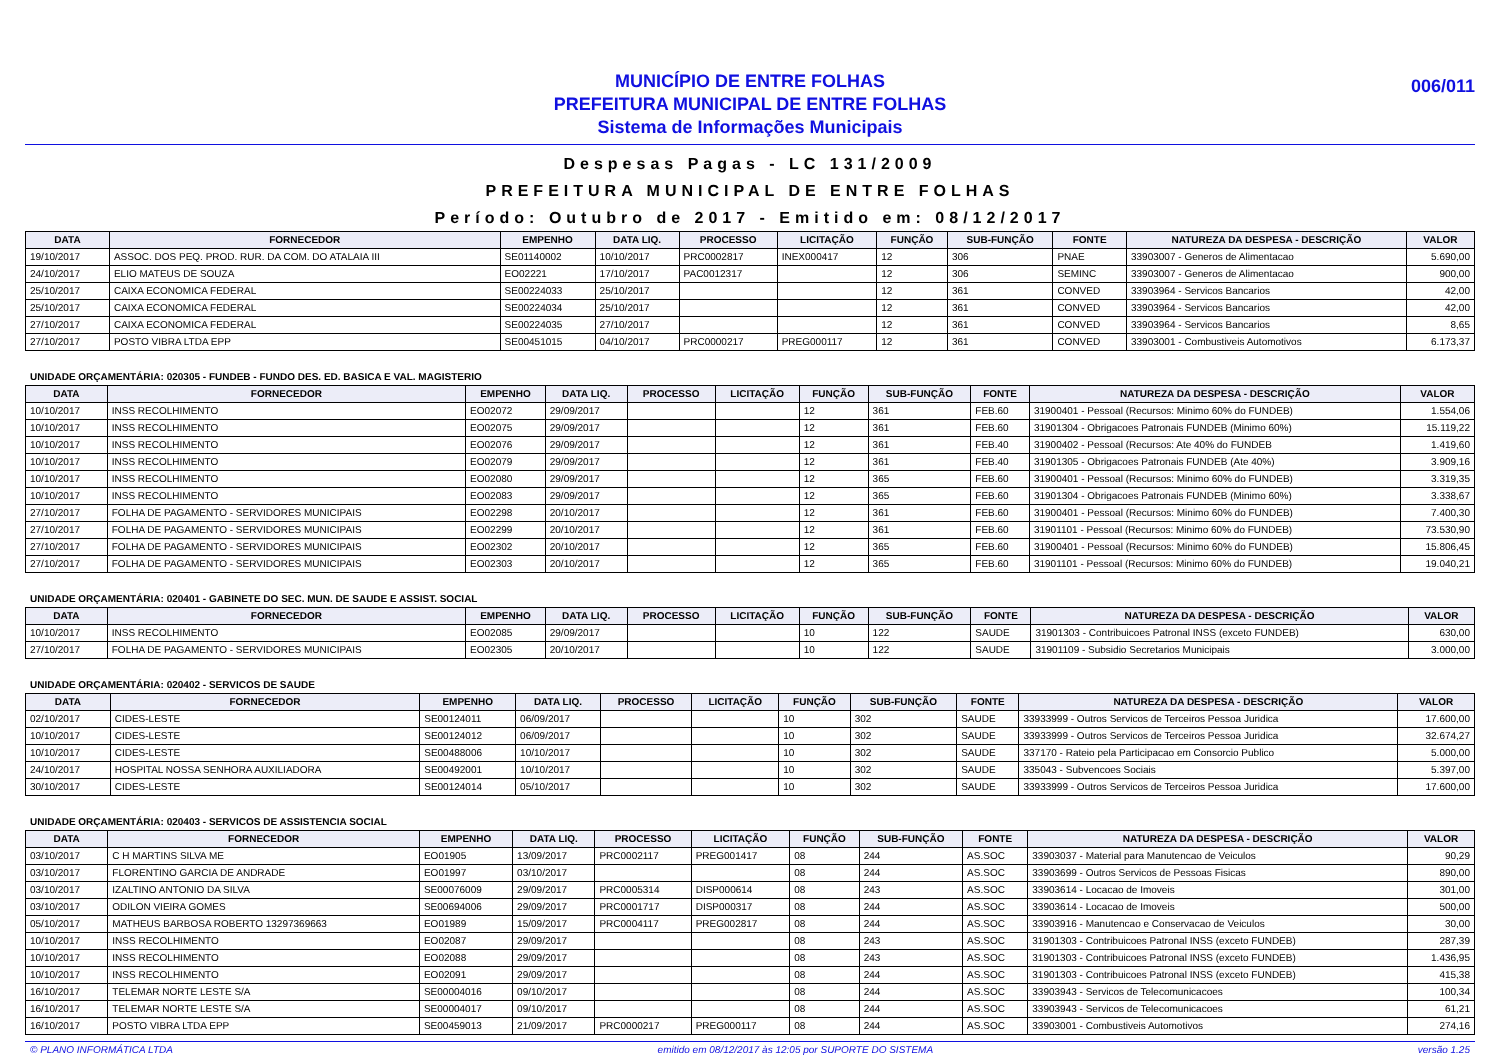MUNICÍPIO DE ENTRE FOLHAS
PREFEITURA MUNICIPAL DE ENTRE FOLHAS
Sistema de Informações Municipais
006/011
Despesas Pagas - LC 131/2009
PREFEITURA MUNICIPAL DE ENTRE FOLHAS
Período: Outubro de 2017 - Emitido em: 08/12/2017
| DATA | FORNECEDOR | EMPENHO | DATA LIQ. | PROCESSO | LICITAÇÃO | FUNÇÃO | SUB-FUNÇÃO | FONTE | NATUREZA DA DESPESA - DESCRIÇÃO | VALOR |
| --- | --- | --- | --- | --- | --- | --- | --- | --- | --- | --- |
| 19/10/2017 | ASSOC. DOS PEQ. PROD. RUR. DA COM. DO ATALAIA III | SE01140002 | 10/10/2017 | PRC0002817 | INEX000417 | 12 | 306 | PNAE | 33903007 - Generos de Alimentacao | 5.690,00 |
| 24/10/2017 | ELIO MATEUS DE SOUZA | EO02221 | 17/10/2017 | PAC0012317 | | 12 | 306 | SEMINC | 33903007 - Generos de Alimentacao | 900,00 |
| 25/10/2017 | CAIXA ECONOMICA FEDERAL | SE00224033 | 25/10/2017 | | | 12 | 361 | CONVED | 33903964 - Servicos Bancarios | 42,00 |
| 25/10/2017 | CAIXA ECONOMICA FEDERAL | SE00224034 | 25/10/2017 | | | 12 | 361 | CONVED | 33903964 - Servicos Bancarios | 42,00 |
| 27/10/2017 | CAIXA ECONOMICA FEDERAL | SE00224035 | 27/10/2017 | | | 12 | 361 | CONVED | 33903964 - Servicos Bancarios | 8,65 |
| 27/10/2017 | POSTO VIBRA LTDA EPP | SE00451015 | 04/10/2017 | PRC0000217 | PREG000117 | 12 | 361 | CONVED | 33903001 - Combustiveis Automotivos | 6.173,37 |
UNIDADE ORÇAMENTÁRIA: 020305 - FUNDEB - FUNDO DES. ED. BASICA E VAL. MAGISTERIO
| DATA | FORNECEDOR | EMPENHO | DATA LIQ. | PROCESSO | LICITAÇÃO | FUNÇÃO | SUB-FUNÇÃO | FONTE | NATUREZA DA DESPESA - DESCRIÇÃO | VALOR |
| --- | --- | --- | --- | --- | --- | --- | --- | --- | --- | --- |
| 10/10/2017 | INSS RECOLHIMENTO | EO02072 | 29/09/2017 | | | 12 | 361 | FEB.60 | 31900401 - Pessoal (Recursos: Minimo 60% do FUNDEB) | 1.554,06 |
| 10/10/2017 | INSS RECOLHIMENTO | EO02075 | 29/09/2017 | | | 12 | 361 | FEB.60 | 31901304 - Obrigacoes Patronais FUNDEB (Minimo 60%) | 15.119,22 |
| 10/10/2017 | INSS RECOLHIMENTO | EO02076 | 29/09/2017 | | | 12 | 361 | FEB.40 | 31900402 - Pessoal (Recursos: Ate 40% do FUNDEB | 1.419,60 |
| 10/10/2017 | INSS RECOLHIMENTO | EO02079 | 29/09/2017 | | | 12 | 361 | FEB.40 | 31901305 - Obrigacoes Patronais FUNDEB (Ate 40%) | 3.909,16 |
| 10/10/2017 | INSS RECOLHIMENTO | EO02080 | 29/09/2017 | | | 12 | 365 | FEB.60 | 31900401 - Pessoal (Recursos: Minimo 60% do FUNDEB) | 3.319,35 |
| 10/10/2017 | INSS RECOLHIMENTO | EO02083 | 29/09/2017 | | | 12 | 365 | FEB.60 | 31901304 - Obrigacoes Patronais FUNDEB (Minimo 60%) | 3.338,67 |
| 27/10/2017 | FOLHA DE PAGAMENTO - SERVIDORES MUNICIPAIS | EO02298 | 20/10/2017 | | | 12 | 361 | FEB.60 | 31900401 - Pessoal (Recursos: Minimo 60% do FUNDEB) | 7.400,30 |
| 27/10/2017 | FOLHA DE PAGAMENTO - SERVIDORES MUNICIPAIS | EO02299 | 20/10/2017 | | | 12 | 361 | FEB.60 | 31901101 - Pessoal (Recursos: Minimo 60% do FUNDEB) | 73.530,90 |
| 27/10/2017 | FOLHA DE PAGAMENTO - SERVIDORES MUNICIPAIS | EO02302 | 20/10/2017 | | | 12 | 365 | FEB.60 | 31900401 - Pessoal (Recursos: Minimo 60% do FUNDEB) | 15.806,45 |
| 27/10/2017 | FOLHA DE PAGAMENTO - SERVIDORES MUNICIPAIS | EO02303 | 20/10/2017 | | | 12 | 365 | FEB.60 | 31901101 - Pessoal (Recursos: Minimo 60% do FUNDEB) | 19.040,21 |
UNIDADE ORÇAMENTÁRIA: 020401 - GABINETE DO SEC. MUN. DE SAUDE E ASSIST. SOCIAL
| DATA | FORNECEDOR | EMPENHO | DATA LIQ. | PROCESSO | LICITAÇÃO | FUNÇÃO | SUB-FUNÇÃO | FONTE | NATUREZA DA DESPESA - DESCRIÇÃO | VALOR |
| --- | --- | --- | --- | --- | --- | --- | --- | --- | --- | --- |
| 10/10/2017 | INSS RECOLHIMENTO | EO02085 | 29/09/2017 | | | 10 | 122 | SAUDE | 31901303 - Contribuicoes Patronal INSS (exceto FUNDEB) | 630,00 |
| 27/10/2017 | FOLHA DE PAGAMENTO - SERVIDORES MUNICIPAIS | EO02305 | 20/10/2017 | | | 10 | 122 | SAUDE | 31901109 - Subsidio Secretarios Municipais | 3.000,00 |
UNIDADE ORÇAMENTÁRIA: 020402 - SERVICOS DE SAUDE
| DATA | FORNECEDOR | EMPENHO | DATA LIQ. | PROCESSO | LICITAÇÃO | FUNÇÃO | SUB-FUNÇÃO | FONTE | NATUREZA DA DESPESA - DESCRIÇÃO | VALOR |
| --- | --- | --- | --- | --- | --- | --- | --- | --- | --- | --- |
| 02/10/2017 | CIDES-LESTE | SE00124011 | 06/09/2017 | | | 10 | 302 | SAUDE | 33933999 - Outros Servicos de Terceiros Pessoa Juridica | 17.600,00 |
| 10/10/2017 | CIDES-LESTE | SE00124012 | 06/09/2017 | | | 10 | 302 | SAUDE | 33933999 - Outros Servicos de Terceiros Pessoa Juridica | 32.674,27 |
| 10/10/2017 | CIDES-LESTE | SE00488006 | 10/10/2017 | | | 10 | 302 | SAUDE | 337170 - Rateio pela Participacao em Consorcio Publico | 5.000,00 |
| 24/10/2017 | HOSPITAL NOSSA SENHORA AUXILIADORA | SE00492001 | 10/10/2017 | | | 10 | 302 | SAUDE | 335043 - Subvencoes Sociais | 5.397,00 |
| 30/10/2017 | CIDES-LESTE | SE00124014 | 05/10/2017 | | | 10 | 302 | SAUDE | 33933999 - Outros Servicos de Terceiros Pessoa Juridica | 17.600,00 |
UNIDADE ORÇAMENTÁRIA: 020403 - SERVICOS DE ASSISTENCIA SOCIAL
| DATA | FORNECEDOR | EMPENHO | DATA LIQ. | PROCESSO | LICITAÇÃO | FUNÇÃO | SUB-FUNÇÃO | FONTE | NATUREZA DA DESPESA - DESCRIÇÃO | VALOR |
| --- | --- | --- | --- | --- | --- | --- | --- | --- | --- | --- |
| 03/10/2017 | C H MARTINS SILVA ME | EO01905 | 13/09/2017 | PRC0002117 | PREG001417 | 08 | 244 | AS.SOC | 33903037 - Material para Manutencao de Veiculos | 90,29 |
| 03/10/2017 | FLORENTINO GARCIA DE ANDRADE | EO01997 | 03/10/2017 | | | 08 | 244 | AS.SOC | 33903699 - Outros Servicos de Pessoas Fisicas | 890,00 |
| 03/10/2017 | IZALTINO ANTONIO DA SILVA | SE00076009 | 29/09/2017 | PRC0005314 | DISP000614 | 08 | 243 | AS.SOC | 33903614 - Locacao de Imoveis | 301,00 |
| 03/10/2017 | ODILON VIEIRA GOMES | SE00694006 | 29/09/2017 | PRC0001717 | DISP000317 | 08 | 244 | AS.SOC | 33903614 - Locacao de Imoveis | 500,00 |
| 05/10/2017 | MATHEUS BARBOSA ROBERTO 13297369663 | EO01989 | 15/09/2017 | PRC0004117 | PREG002817 | 08 | 244 | AS.SOC | 33903916 - Manutencao e Conservacao de Veiculos | 30,00 |
| 10/10/2017 | INSS RECOLHIMENTO | EO02087 | 29/09/2017 | | | 08 | 243 | AS.SOC | 31901303 - Contribuicoes Patronal INSS (exceto FUNDEB) | 287,39 |
| 10/10/2017 | INSS RECOLHIMENTO | EO02088 | 29/09/2017 | | | 08 | 243 | AS.SOC | 31901303 - Contribuicoes Patronal INSS (exceto FUNDEB) | 1.436,95 |
| 10/10/2017 | INSS RECOLHIMENTO | EO02091 | 29/09/2017 | | | 08 | 244 | AS.SOC | 31901303 - Contribuicoes Patronal INSS (exceto FUNDEB) | 415,38 |
| 16/10/2017 | TELEMAR NORTE LESTE S/A | SE00004016 | 09/10/2017 | | | 08 | 244 | AS.SOC | 33903943 - Servicos de Telecomunicacoes | 100,34 |
| 16/10/2017 | TELEMAR NORTE LESTE S/A | SE00004017 | 09/10/2017 | | | 08 | 244 | AS.SOC | 33903943 - Servicos de Telecomunicacoes | 61,21 |
| 16/10/2017 | POSTO VIBRA LTDA EPP | SE00459013 | 21/09/2017 | PRC0000217 | PREG000117 | 08 | 244 | AS.SOC | 33903001 - Combustiveis Automotivos | 274,16 |
© PLANO INFORMÁTICA LTDA emitido em 08/12/2017 às 12:05 por SUPORTE DO SISTEMA versão 1.25